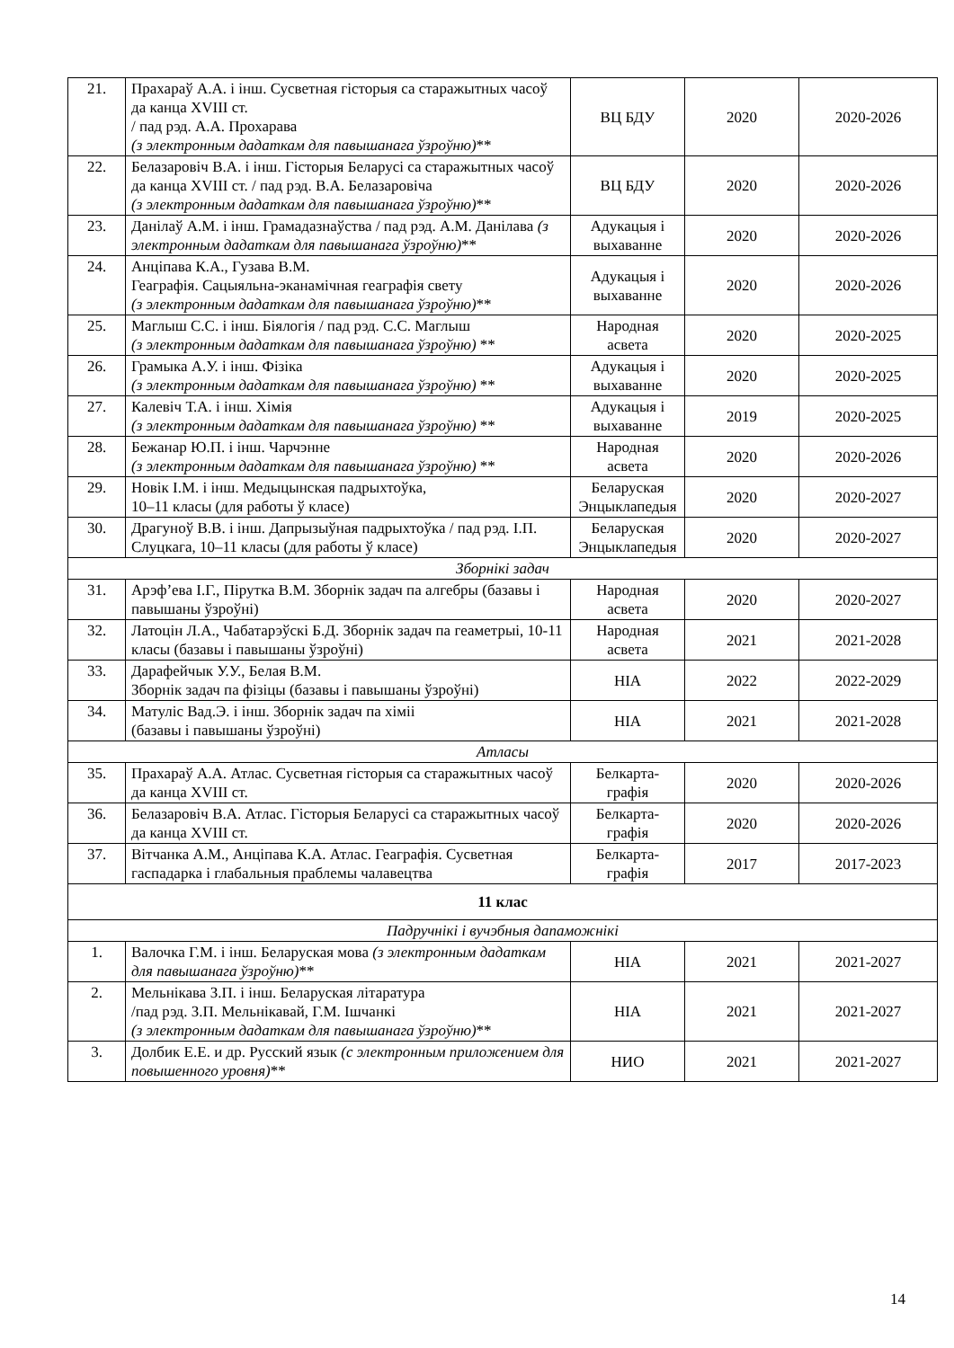| 21. | Прахараў А.А. і інш. Сусветная гісторыя са старажытных часоў да канца XVIII ст. / пад рэд. А.А. Прохарава (з электронным дадаткам для павышанага ўзроўню) ** | ВЦ БДУ | 2020 | 2020-2026 |
| 22. | Белазаровіч В.А. і інш. Гісторыя Беларусі са старажытных часоў да канца XVIII ст. / пад рэд. В.А. Белазаровіча (з электронным дадаткам для павышанага ўзроўню) ** | ВЦ БДУ | 2020 | 2020-2026 |
| 23. | Данілаў А.М. і інш. Грамадазнаўства / пад рэд. А.М. Данілава (з электронным дадаткам для павышанага ўзроўню) ** | Адукацыя і выхаванне | 2020 | 2020-2026 |
| 24. | Анціпава К.А., Гузава В.М. Геаграфія. Сацыяльна-эканамічная геаграфія свету (з электронным дадаткам для павышанага ўзроўню) ** | Адукацыя і выхаванне | 2020 | 2020-2026 |
| 25. | Маглыш С.С. і інш. Біялогія / пад рэд. С.С. Маглыш (з электронным дадаткам для павышанага ўзроўню) ** | Народная асвета | 2020 | 2020-2025 |
| 26. | Грамыка А.У. і інш. Фізіка (з электронным дадаткам для павышанага ўзроўню) ** | Адукацыя і выхаванне | 2020 | 2020-2025 |
| 27. | Калевіч Т.А. і інш. Хімія (з электронным дадаткам для павышанага ўзроўню) ** | Адукацыя і выхаванне | 2019 | 2020-2025 |
| 28. | Бежанар Ю.П. і інш. Чарчэнне (з электронным дадаткам для павышанага ўзроўню) ** | Народная асвета | 2020 | 2020-2026 |
| 29. | Новік І.М. і інш. Медыцынская падрыхтоўка, 10–11 класы (для работы ў класе) | Беларуская Энцыклапедыя | 2020 | 2020-2027 |
| 30. | Драгуноў В.В. і інш. Дапрызыўная падрыхтоўка / пад рэд. І.П. Слуцкага, 10–11 класы (для работы ў класе) | Беларуская Энцыклапедыя | 2020 | 2020-2027 |
| Зборнікі задач | | | | |
| 31. | Арэф’ева І.Г., Пірутка В.М. Зборнік задач па алгебры (базавы і павышаны ўзроўні) | Народная асвета | 2020 | 2020-2027 |
| 32. | Латоцін Л.А., Чабатарэўскі Б.Д. Зборнік задач па геаметрыі, 10-11 класы (базавы і павышаны ўзроўні) | Народная асвета | 2021 | 2021-2028 |
| 33. | Дарафейчык У.У., Белая В.М. Зборнік задач па фізіцы (базавы і павышаны ўзроўні) | НІА | 2022 | 2022-2029 |
| 34. | Матуліс Вад.Э. і інш. Зборнік задач па хіміі (базавы і павышаны ўзроўні) | НІА | 2021 | 2021-2028 |
| Атласы | | | | |
| 35. | Прахараў А.А. Атлас. Сусветная гісторыя са старажытных часоў да канца XVIII ст. | Белкарта-графія | 2020 | 2020-2026 |
| 36. | Белазаровіч В.А. Атлас. Гісторыя Беларусі са старажытных часоў да канца XVIII ст. | Белкарта-графія | 2020 | 2020-2026 |
| 37. | Вітчанка А.М., Анціпава К.А. Атлас. Геаграфія. Сусветная гаспадарка і глабальныя праблемы чалавецтва | Белкарта-графія | 2017 | 2017-2023 |
| 11 клас | | | | |
| Падручнікі і вучэбныя дапаможнікі | | | | |
| 1. | Валочка Г.М. і інш. Беларуская мова (з электронным дадаткам для павышанага ўзроўню) ** | НІА | 2021 | 2021-2027 |
| 2. | Мельнікава З.П. і інш. Беларуская літаратура /пад рэд. З.П. Мельнікавай, Г.М. Ішчанкі (з электронным дадаткам для павышанага ўзроўню) ** | НІА | 2021 | 2021-2027 |
| 3. | Долбик Е.Е. и др. Русский язык (с электронным приложением для повышенного уровня) ** | НИО | 2021 | 2021-2027 |
14